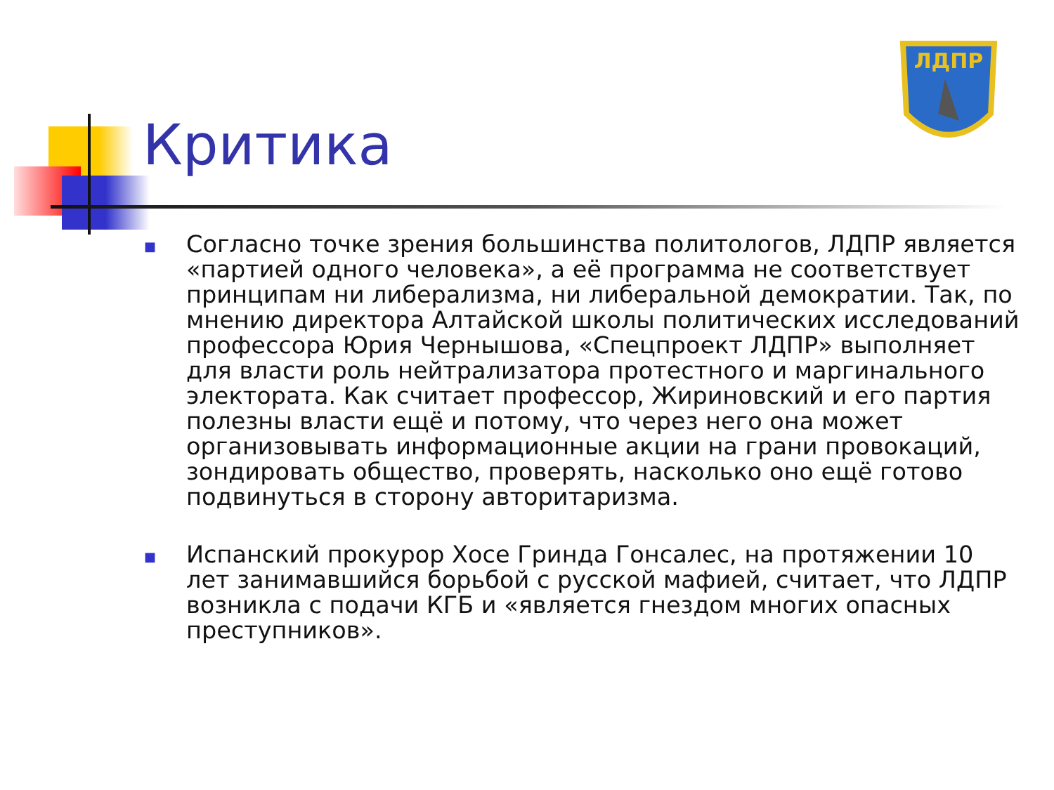ЛДПР
Критика
■
Согласно точке зрения большинства политологов, ЛДПР является «партией одного человека», а её программа не соответствует принципам ни либерализма, ни либеральной демократии. Так, по мнению директора Алтайской школы политических исследований профессора Юрия Чернышова, «Спецпроект ЛДПР» выполняет для власти роль нейтрализатора протестного и маргинального электората. Как считает профессор, Жириновский и его партия полезны власти ещё и потому, что через него она может организовывать информационные акции на грани провокаций, зондировать общество, проверять, насколько оно ещё готово подвинуться в сторону авторитаризма.
■
Испанский прокурор Хосе Гринда Гонсалес, на протяжении 10 лет занимавшийся борьбой с русской мафией, считает, что ЛДПР возникла с подачи КГБ и «является гнездом многих опасных преступников».